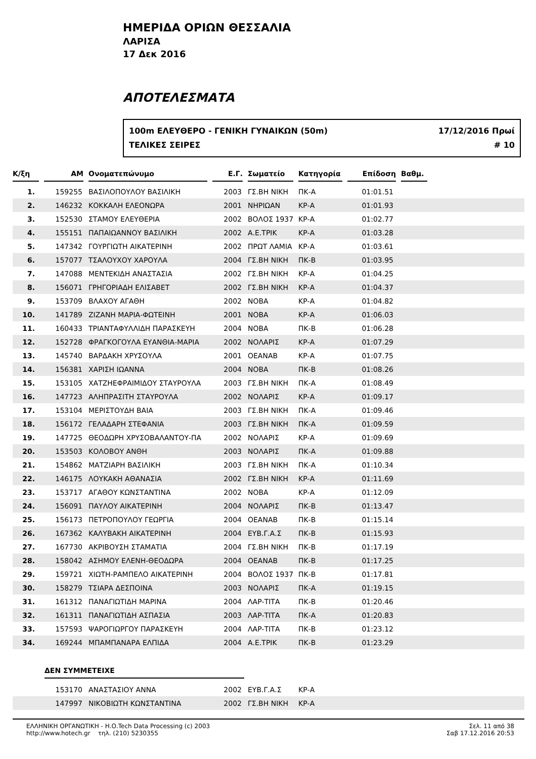ΗΜΕΡΙΔΑ ΟΡΙΩΝ ΘΕΣΣΑΛΙΑ
ΛΑΡΙΣΑ
17 Δεκ 2016
ΑΠΟΤΕΛΕΣΜΑΤΑ
100m ΕΛΕΥΘΕΡΟ - ΓΕΝΙΚΗ ΓΥΝΑΙΚΩΝ (50m)
ΤΕΛΙΚΕΣ ΣΕΙΡΕΣ
17/12/2016 Πρωί
# 10
| Κ/ξη | ΑΜ | Ονοματεπώνυμο | Ε.Γ. | Σωματείο | Κατηγορία | Επίδοση | Βαθμ. | |
| --- | --- | --- | --- | --- | --- | --- | --- | --- |
| 1. | 159255 | ΒΑΣΙΛΟΠΟΥΛΟΥ ΒΑΣΙΛΙΚΗ | 2003 | ΓΣ.ΒΗ ΝΙΚΗ | ΠΚ-Α | 01:01.51 | | |
| 2. | 146232 | ΚΟΚΚΑΛΗ ΕΛΕΟΝΩΡΑ | 2001 | ΝΗΡΙΩΑΝ | ΚΡ-Α | 01:01.93 | | |
| 3. | 152530 | ΣΤΑΜΟΥ ΕΛΕΥΘΕΡΙΑ | 2002 | ΒΟΛΟΣ 1937 | ΚΡ-Α | 01:02.77 | | |
| 4. | 155151 | ΠΑΠΑΙΩΑΝΝΟΥ ΒΑΣΙΛΙΚΗ | 2002 | Α.Ε.ΤΡΙΚ | ΚΡ-Α | 01:03.28 | | |
| 5. | 147342 | ΓΟΥΡΓΙΩΤΗ ΑΙΚΑΤΕΡΙΝΗ | 2002 | ΠΡΩΤ ΛΑΜΙΑ | ΚΡ-Α | 01:03.61 | | |
| 6. | 157077 | ΤΣΑΛΟΥΧΟΥ ΧΑΡΟΥΛΑ | 2004 | ΓΣ.ΒΗ ΝΙΚΗ | ΠΚ-Β | 01:03.95 | | |
| 7. | 147088 | ΜΕΝΤΕΚΙΔΗ ΑΝΑΣΤΑΣΙΑ | 2002 | ΓΣ.ΒΗ ΝΙΚΗ | ΚΡ-Α | 01:04.25 | | |
| 8. | 156071 | ΓΡΗΓΟΡΙΑΔΗ ΕΛΙΣΑΒΕΤ | 2002 | ΓΣ.ΒΗ ΝΙΚΗ | ΚΡ-Α | 01:04.37 | | |
| 9. | 153709 | ΒΛΑΧΟΥ ΑΓΑΘΗ | 2002 | ΝΟΒΑ | ΚΡ-Α | 01:04.82 | | |
| 10. | 141789 | ΖΙΖΑΝΗ ΜΑΡΙΑ-ΦΩΤΕΙΝΗ | 2001 | ΝΟΒΑ | ΚΡ-Α | 01:06.03 | | |
| 11. | 160433 | ΤΡΙΑΝΤΑΦΥΛΛΙΔΗ ΠΑΡΑΣΚΕΥΗ | 2004 | ΝΟΒΑ | ΠΚ-Β | 01:06.28 | | |
| 12. | 152728 | ΦΡΑΓΚΟΓΟΥΛΑ ΕΥΑΝΘΙΑ-ΜΑΡΙΑ | 2002 | ΝΟΛΑΡΙΣ | ΚΡ-Α | 01:07.29 | | |
| 13. | 145740 | ΒΑΡΔΑΚΗ ΧΡΥΣΟΥΛΑ | 2001 | ΟΕΑΝΑΒ | ΚΡ-Α | 01:07.75 | | |
| 14. | 156381 | ΧΑΡΙΣΗ ΙΩΑΝΝΑ | 2004 | ΝΟΒΑ | ΠΚ-Β | 01:08.26 | | |
| 15. | 153105 | ΧΑΤΖΗΕΦΡΑΙΜΙΔΟΥ ΣΤΑΥΡΟΥΛΑ | 2003 | ΓΣ.ΒΗ ΝΙΚΗ | ΠΚ-Α | 01:08.49 | | |
| 16. | 147723 | ΑΛΗΠΡΑΣΙΤΗ ΣΤΑΥΡΟΥΛΑ | 2002 | ΝΟΛΑΡΙΣ | ΚΡ-Α | 01:09.17 | | |
| 17. | 153104 | ΜΕΡΙΣΤΟΥΔΗ ΒΑΙΑ | 2003 | ΓΣ.ΒΗ ΝΙΚΗ | ΠΚ-Α | 01:09.46 | | |
| 18. | 156172 | ΓΕΛΑΔΑΡΗ ΣΤΕΦΑΝΙΑ | 2003 | ΓΣ.ΒΗ ΝΙΚΗ | ΠΚ-Α | 01:09.59 | | |
| 19. | 147725 | ΘΕΟΔΩΡΗ ΧΡΥΣΟΒΑΛΑΝΤΟΥ-ΠΑ | 2002 | ΝΟΛΑΡΙΣ | ΚΡ-Α | 01:09.69 | | |
| 20. | 153503 | ΚΟΛΟΒΟΥ ΑΝΘΗ | 2003 | ΝΟΛΑΡΙΣ | ΠΚ-Α | 01:09.88 | | |
| 21. | 154862 | ΜΑΤΖΙΑΡΗ ΒΑΣΙΛΙΚΗ | 2003 | ΓΣ.ΒΗ ΝΙΚΗ | ΠΚ-Α | 01:10.34 | | |
| 22. | 146175 | ΛΟΥΚΑΚΗ ΑΘΑΝΑΣΙΑ | 2002 | ΓΣ.ΒΗ ΝΙΚΗ | ΚΡ-Α | 01:11.69 | | |
| 23. | 153717 | ΑΓΑΘΟΥ ΚΩΝΣΤΑΝΤΙΝΑ | 2002 | ΝΟΒΑ | ΚΡ-Α | 01:12.09 | | |
| 24. | 156091 | ΠΑΥΛΟΥ ΑΙΚΑΤΕΡΙΝΗ | 2004 | ΝΟΛΑΡΙΣ | ΠΚ-Β | 01:13.47 | | |
| 25. | 156173 | ΠΕΤΡΟΠΟΥΛΟΥ ΓΕΩΡΓΙΑ | 2004 | ΟΕΑΝΑΒ | ΠΚ-Β | 01:15.14 | | |
| 26. | 167362 | ΚΑΛΥΒΑΚΗ ΑΙΚΑΤΕΡΙΝΗ | 2004 | ΕΥΒ.Γ.Α.Σ | ΠΚ-Β | 01:15.93 | | |
| 27. | 167730 | ΑΚΡΙΒΟΥΣΗ ΣΤΑΜΑΤΙΑ | 2004 | ΓΣ.ΒΗ ΝΙΚΗ | ΠΚ-Β | 01:17.19 | | |
| 28. | 158042 | ΑΣΗΜΟΥ ΕΛΕΝΗ-ΘΕΟΔΩΡΑ | 2004 | ΟΕΑΝΑΒ | ΠΚ-Β | 01:17.25 | | |
| 29. | 159721 | ΧΙΩΤΗ-ΡΑΜΠΕΛΟ ΑΙΚΑΤΕΡΙΝΗ | 2004 | ΒΟΛΟΣ 1937 | ΠΚ-Β | 01:17.81 | | |
| 30. | 158279 | ΤΣΙΑΡΑ ΔΕΣΠΟΙΝΑ | 2003 | ΝΟΛΑΡΙΣ | ΠΚ-Α | 01:19.15 | | |
| 31. | 161312 | ΠΑΝΑΓΙΩΤΙΔΗ ΜΑΡΙΝΑ | 2004 | ΛΑΡ-ΤΙΤΑ | ΠΚ-Β | 01:20.46 | | |
| 32. | 161311 | ΠΑΝΑΓΙΩΤΙΔΗ ΑΣΠΑΣΙΑ | 2003 | ΛΑΡ-ΤΙΤΑ | ΠΚ-Α | 01:20.83 | | |
| 33. | 157593 | ΨΑΡΟΓΙΩΡΓΟΥ ΠΑΡΑΣΚΕΥΗ | 2004 | ΛΑΡ-ΤΙΤΑ | ΠΚ-Β | 01:23.12 | | |
| 34. | 169244 | ΜΠΑΜΠΑΝΑΡΑ ΕΛΠΙΔΑ | 2004 | Α.Ε.ΤΡΙΚ | ΠΚ-Β | 01:23.29 | | |
ΔΕΝ ΣΥΜΜΕΤΕΙΧΕ
| | 153170 | ΑΝΑΣΤΑΣΙΟΥ ΑΝΝΑ | 2002 | ΕΥΒ.Γ.Α.Σ | ΚΡ-Α |
| | 147997 | ΝΙΚΟΒΙΩΤΗ ΚΩΝΣΤΑΝΤΙΝΑ | 2002 | ΓΣ.ΒΗ ΝΙΚΗ | ΚΡ-Α |
ΕΛΛΗΝΙΚΗ ΟΡΓΑΝΩΤΙΚΗ - Η.Ο.Tech Data Processing (c) 2003
http://www.hotech.gr τηλ. (210) 5230355
Σελ. 11 από 38
Σαβ 17.12.2016 20:53